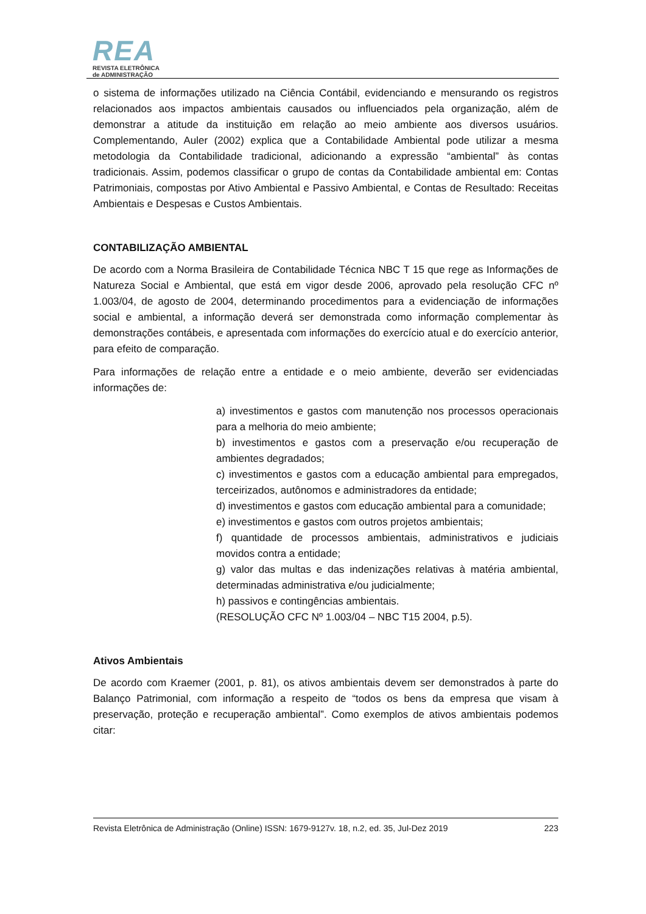REA
REVISTA ELETRÔNICA
de ADMINISTRAÇÃO
o sistema de informações utilizado na Ciência Contábil, evidenciando e mensurando os registros relacionados aos impactos ambientais causados ou influenciados pela organização, além de demonstrar a atitude da instituição em relação ao meio ambiente aos diversos usuários. Complementando, Auler (2002) explica que a Contabilidade Ambiental pode utilizar a mesma metodologia da Contabilidade tradicional, adicionando a expressão “ambiental” às contas tradicionais. Assim, podemos classificar o grupo de contas da Contabilidade ambiental em: Contas Patrimoniais, compostas por Ativo Ambiental e Passivo Ambiental, e Contas de Resultado: Receitas Ambientais e Despesas e Custos Ambientais.
CONTABILIZAÇÃO AMBIENTAL
De acordo com a Norma Brasileira de Contabilidade Técnica NBC T 15 que rege as Informações de Natureza Social e Ambiental, que está em vigor desde 2006, aprovado pela resolução CFC nº 1.003/04, de agosto de 2004, determinando procedimentos para a evidenciação de informações social e ambiental, a informação deverá ser demonstrada como informação complementar às demonstrações contábeis, e apresentada com informações do exercício atual e do exercício anterior, para efeito de comparação.
Para informações de relação entre a entidade e o meio ambiente, deverão ser evidenciadas informações de:
a) investimentos e gastos com manutenção nos processos operacionais para a melhoria do meio ambiente;
b) investimentos e gastos com a preservação e/ou recuperação de ambientes degradados;
c) investimentos e gastos com a educação ambiental para empregados, terceirizados, autônomos e administradores da entidade;
d) investimentos e gastos com educação ambiental para a comunidade;
e) investimentos e gastos com outros projetos ambientais;
f) quantidade de processos ambientais, administrativos e judiciais movidos contra a entidade;
g) valor das multas e das indenizações relativas à matéria ambiental, determinadas administrativa e/ou judicialmente;
h) passivos e contingências ambientais.
(RESOLUÇÃO CFC Nº 1.003/04 – NBC T15 2004, p.5).
Ativos Ambientais
De acordo com Kraemer (2001, p. 81), os ativos ambientais devem ser demonstrados à parte do Balanço Patrimonial, com informação a respeito de “todos os bens da empresa que visam à preservação, proteção e recuperação ambiental”. Como exemplos de ativos ambientais podemos citar:
Revista Eletrônica de Administração (Online) ISSN: 1679-9127v. 18, n.2, ed. 35, Jul-Dez 2019 223